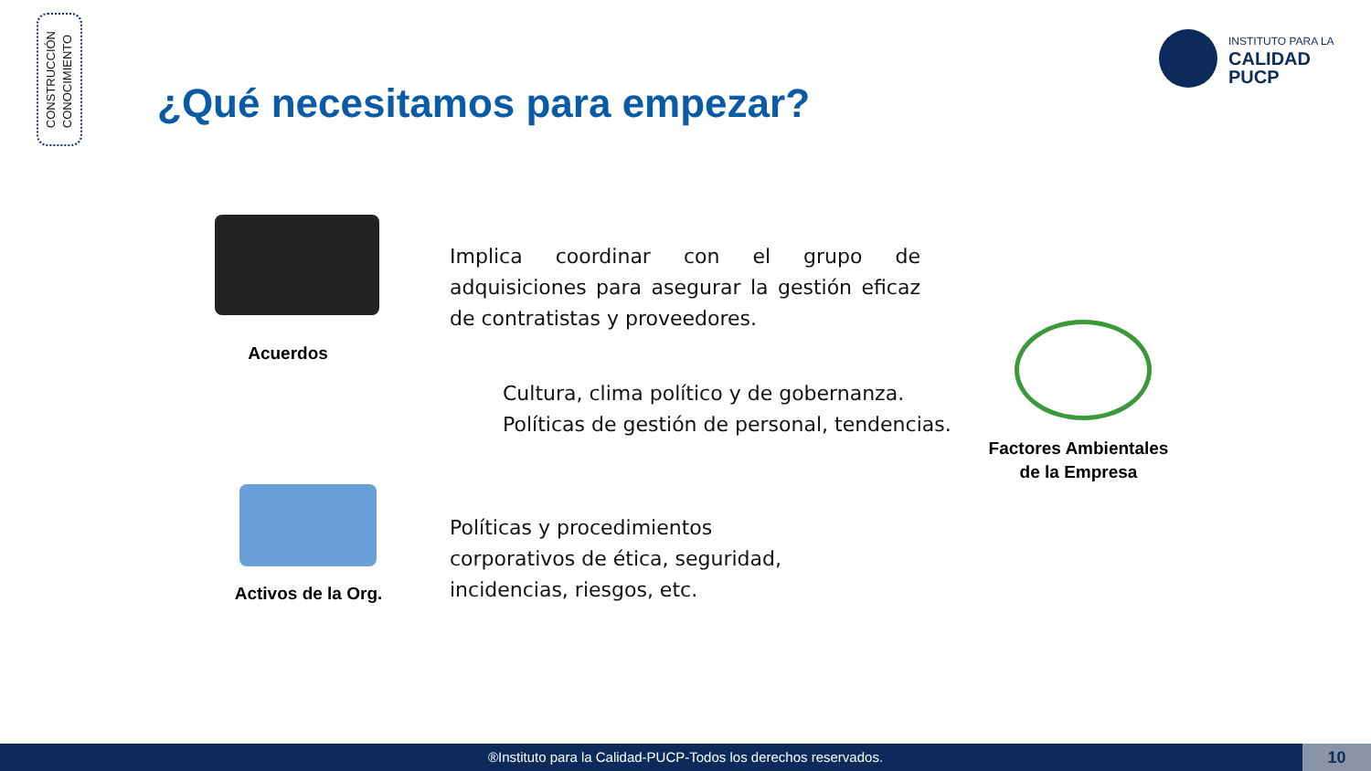CONSTRUCCIÓN
CONOCIMIENTO
INSTITUTO PARA LA
CALIDAD
PUCP
¿Qué necesitamos para empezar?
Acuerdos
Implica coordinar con el grupo de adquisiciones para asegurar la gestión eficaz de contratistas y proveedores.
Cultura, clima político y de gobernanza.
Políticas de gestión de personal, tendencias.
Factores Ambientales de la Empresa
Activos de la Org.
Políticas y procedimientos
corporativos de ética, seguridad,
incidencias, riesgos, etc.
®Instituto para la Calidad-PUCP-Todos los derechos reservados. 10